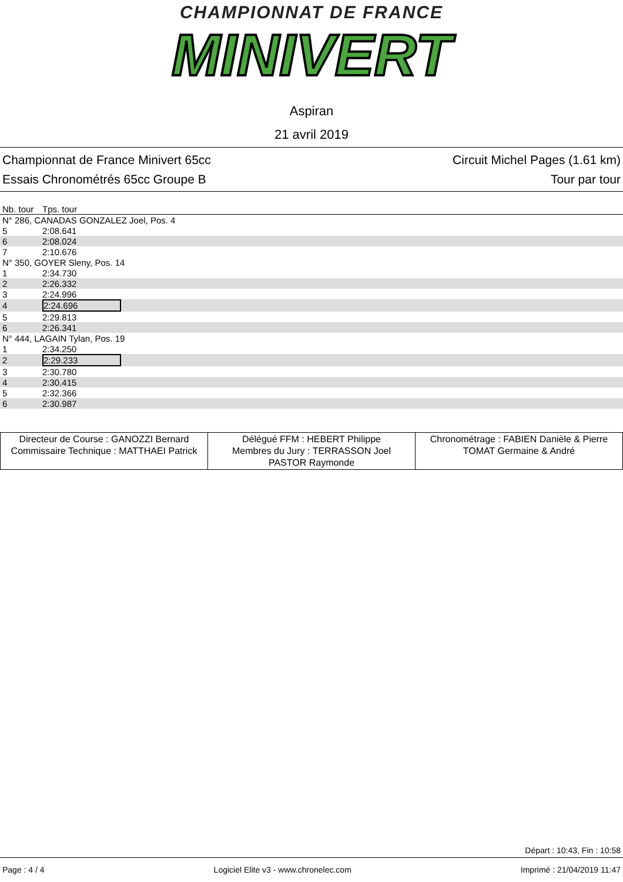CHAMPIONNAT DE FRANCE
MINIVERT
Aspiran
21 avril 2019
Championnat de France Minivert 65cc
Essais Chronométrés 65cc Groupe B
Circuit Michel Pages (1.61 km)
Tour par tour
| Nb. tour | Tps. tour |
| N° 286, CANADAS GONZALEZ Joel, Pos. 4 | |
| 5 | 2:08.641 |
| 6 | 2:08.024 |
| 7 | 2:10.676 |
| N° 350, GOYER Sleny, Pos. 14 | |
| 1 | 2:34.730 |
| 2 | 2:26.332 |
| 3 | 2:24.996 |
| 4 | 2:24.696 |
| 5 | 2:29.813 |
| 6 | 2:26.341 |
| N° 444, LAGAIN Tylan, Pos. 19 | |
| 1 | 2:34.250 |
| 2 | 2:29.233 |
| 3 | 2:30.780 |
| 4 | 2:30.415 |
| 5 | 2:32.366 |
| 6 | 2:30.987 |
| Directeur de Course : GANOZZI Bernard Commissaire Technique : MATTHAEI Patrick | Délégué FFM : HEBERT Philippe Membres du Jury : TERRASSON Joel PASTOR Raymonde | Chronométrage : FABIEN Danièle & Pierre TOMAT Germaine & André |
Départ : 10:43, Fin : 10:58
Page : 4 / 4 Logiciel Elite v3 - www.chronelec.com Imprimé : 21/04/2019 11:47